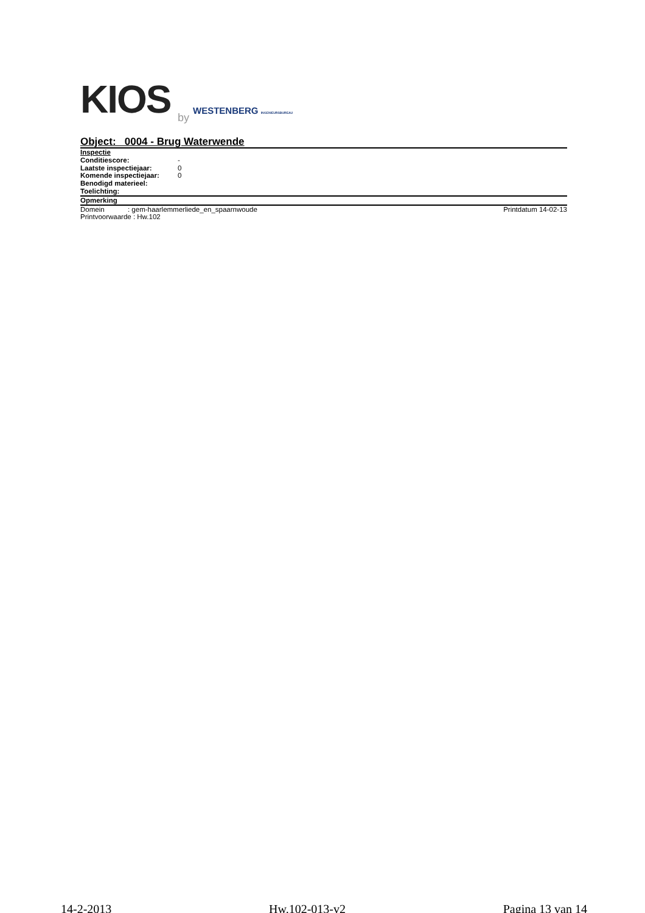KIOS
by
WESTENBERG INGENIEURSBUREAU
Object: 0004 - Brug Waterwende
Inspectie
Conditiescore: -
Laatste inspectiejaar: 0
Komende inspectiejaar: 0
Benodigd materieel:
Toelichting:
Opmerking
Domein : gem-haarlemmerliede_en_spaarnwoude
Printdatum 14-02-13
Printvoorwaarde : Hw.102
14-2-2013 Hw.102-013-v2 Pagina 13 van 14